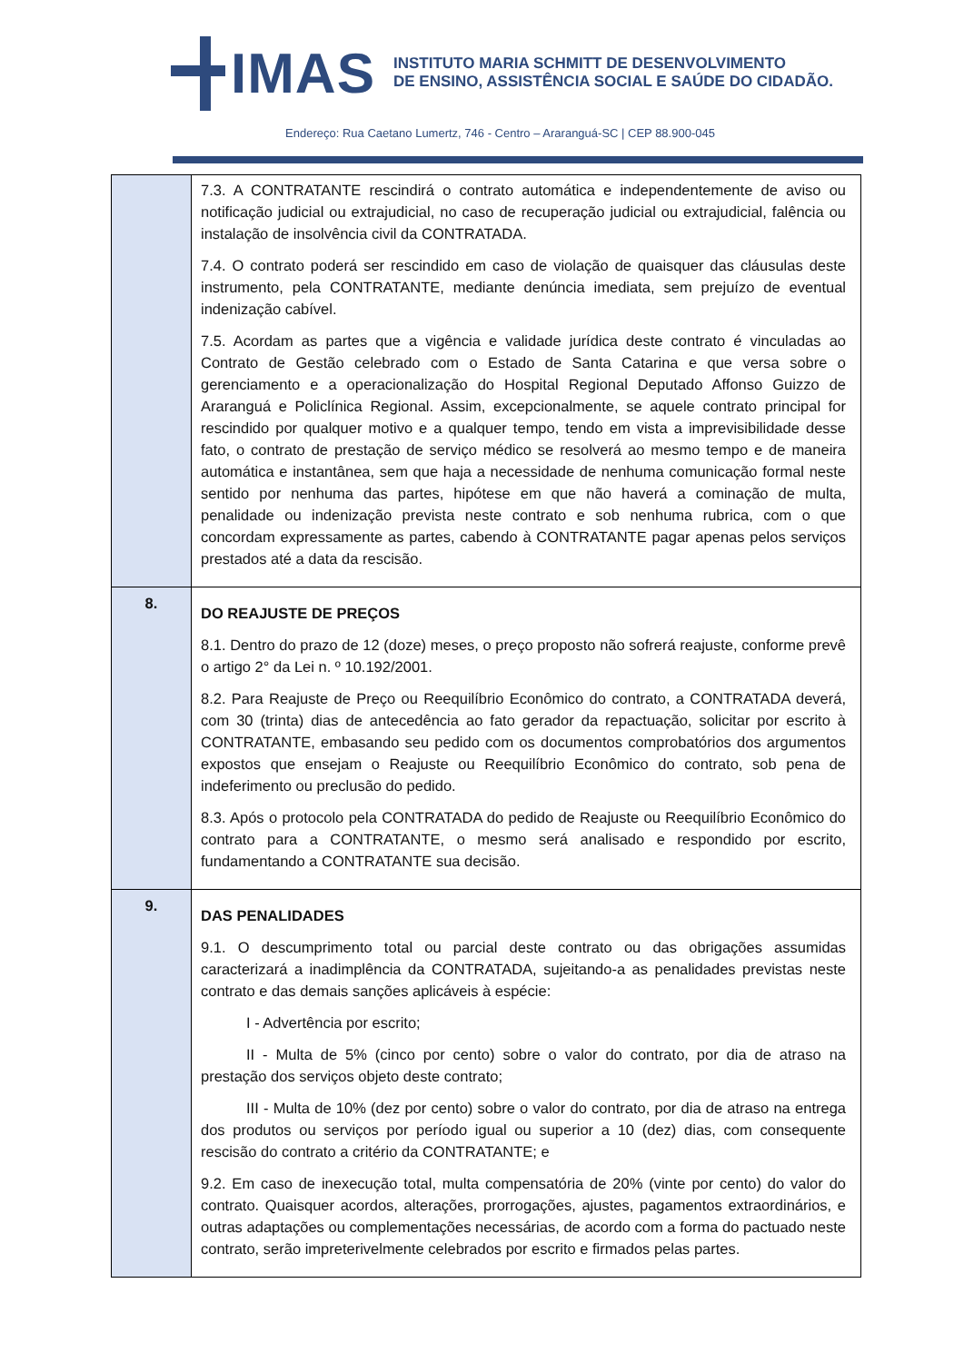IMAS
INSTITUTO MARIA SCHMITT DE DESENVOLVIMENTO
DE ENSINO, ASSISTÊNCIA SOCIAL E SAÚDE DO CIDADÃO.
Endereço: Rua Caetano Lumertz, 746 - Centro – Araranguá-SC | CEP 88.900-045
| | 7.3. A CONTRATANTE rescindirá o contrato automática e independentemente de aviso ou notificação judicial ou extrajudicial, no caso de recuperação judicial ou extrajudicial, falência ou instalação de insolvência civil da CONTRATADA. 7.4. O contrato poderá ser rescindido em caso de violação de quaisquer das cláusulas deste instrumento, pela CONTRATANTE, mediante denúncia imediata, sem prejuízo de eventual indenização cabível. 7.5. Acordam as partes que a vigência e validade jurídica deste contrato é vinculadas ao Contrato de Gestão celebrado com o Estado de Santa Catarina e que versa sobre o gerenciamento e a operacionalização do Hospital Regional Deputado Affonso Guizzo de Araranguá e Policlínica Regional. Assim, excepcionalmente, se aquele contrato principal for rescindido por qualquer motivo e a qualquer tempo, tendo em vista a imprevisibilidade desse fato, o contrato de prestação de serviço médico se resolverá ao mesmo tempo e de maneira automática e instantânea, sem que haja a necessidade de nenhuma comunicação formal neste sentido por nenhuma das partes, hipótese em que não haverá a cominação de multa, penalidade ou indenização prevista neste contrato e sob nenhuma rubrica, com o que concordam expressamente as partes, cabendo à CONTRATANTE pagar apenas pelos serviços prestados até a data da rescisão. |
| 8. | DO REAJUSTE DE PREÇOS 8.1. Dentro do prazo de 12 (doze) meses, o preço proposto não sofrerá reajuste, conforme prevê o artigo 2° da Lei n. º 10.192/2001. 8.2. Para Reajuste de Preço ou Reequilíbrio Econômico do contrato, a CONTRATADA deverá, com 30 (trinta) dias de antecedência ao fato gerador da repactuação, solicitar por escrito à CONTRATANTE, embasando seu pedido com os documentos comprobatórios dos argumentos expostos que ensejam o Reajuste ou Reequilíbrio Econômico do contrato, sob pena de indeferimento ou preclusão do pedido. 8.3. Após o protocolo pela CONTRATADA do pedido de Reajuste ou Reequilíbrio Econômico do contrato para a CONTRATANTE, o mesmo será analisado e respondido por escrito, fundamentando a CONTRATANTE sua decisão. |
| 9. | DAS PENALIDADES 9.1. O descumprimento total ou parcial deste contrato ou das obrigações assumidas caracterizará a inadimplência da CONTRATADA, sujeitando-a as penalidades previstas neste contrato e das demais sanções aplicáveis à espécie: I - Advertência por escrito; II - Multa de 5% (cinco por cento) sobre o valor do contrato, por dia de atraso na prestação dos serviços objeto deste contrato; III - Multa de 10% (dez por cento) sobre o valor do contrato, por dia de atraso na entrega dos produtos ou serviços por período igual ou superior a 10 (dez) dias, com consequente rescisão do contrato a critério da CONTRATANTE; e 9.2. Em caso de inexecução total, multa compensatória de 20% (vinte por cento) do valor do contrato. Quaisquer acordos, alterações, prorrogações, ajustes, pagamentos extraordinários, e outras adaptações ou complementações necessárias, de acordo com a forma do pactuado neste contrato, serão impreterivelmente celebrados por escrito e firmados pelas partes. |